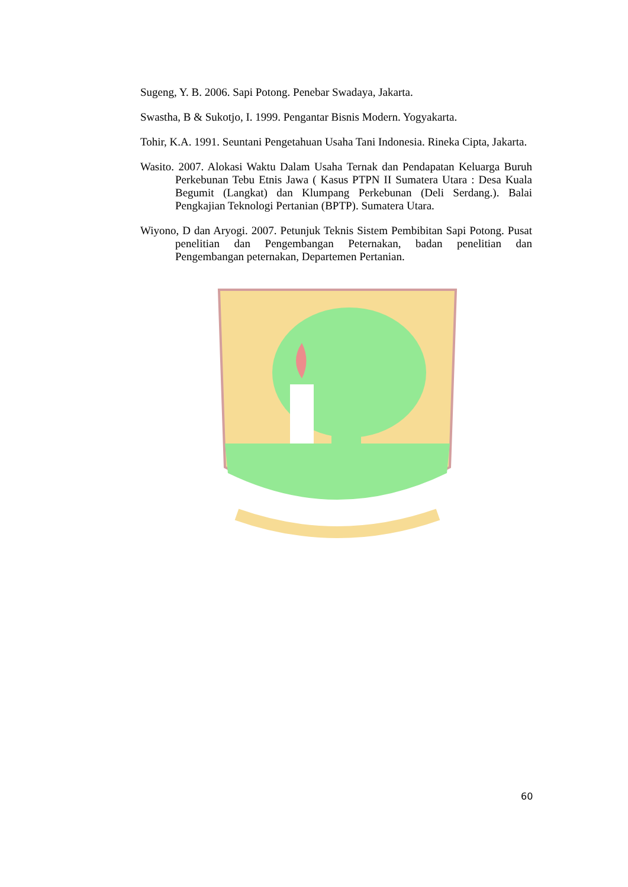Sugeng, Y. B. 2006. Sapi Potong. Penebar Swadaya, Jakarta.
Swastha, B & Sukotjo, I. 1999. Pengantar Bisnis Modern. Yogyakarta.
Tohir, K.A. 1991. Seuntani Pengetahuan Usaha Tani Indonesia. Rineka Cipta, Jakarta.
Wasito. 2007. Alokasi Waktu Dalam Usaha Ternak dan Pendapatan Keluarga Buruh Perkebunan Tebu Etnis Jawa ( Kasus PTPN II Sumatera Utara : Desa Kuala Begumit (Langkat) dan Klumpang Perkebunan (Deli Serdang.). Balai Pengkajian Teknologi Pertanian (BPTP). Sumatera Utara.
Wiyono, D dan Aryogi. 2007. Petunjuk Teknis Sistem Pembibitan Sapi Potong. Pusat penelitian dan Pengembangan Peternakan, badan penelitian dan Pengembangan peternakan, Departemen Pertanian.
60